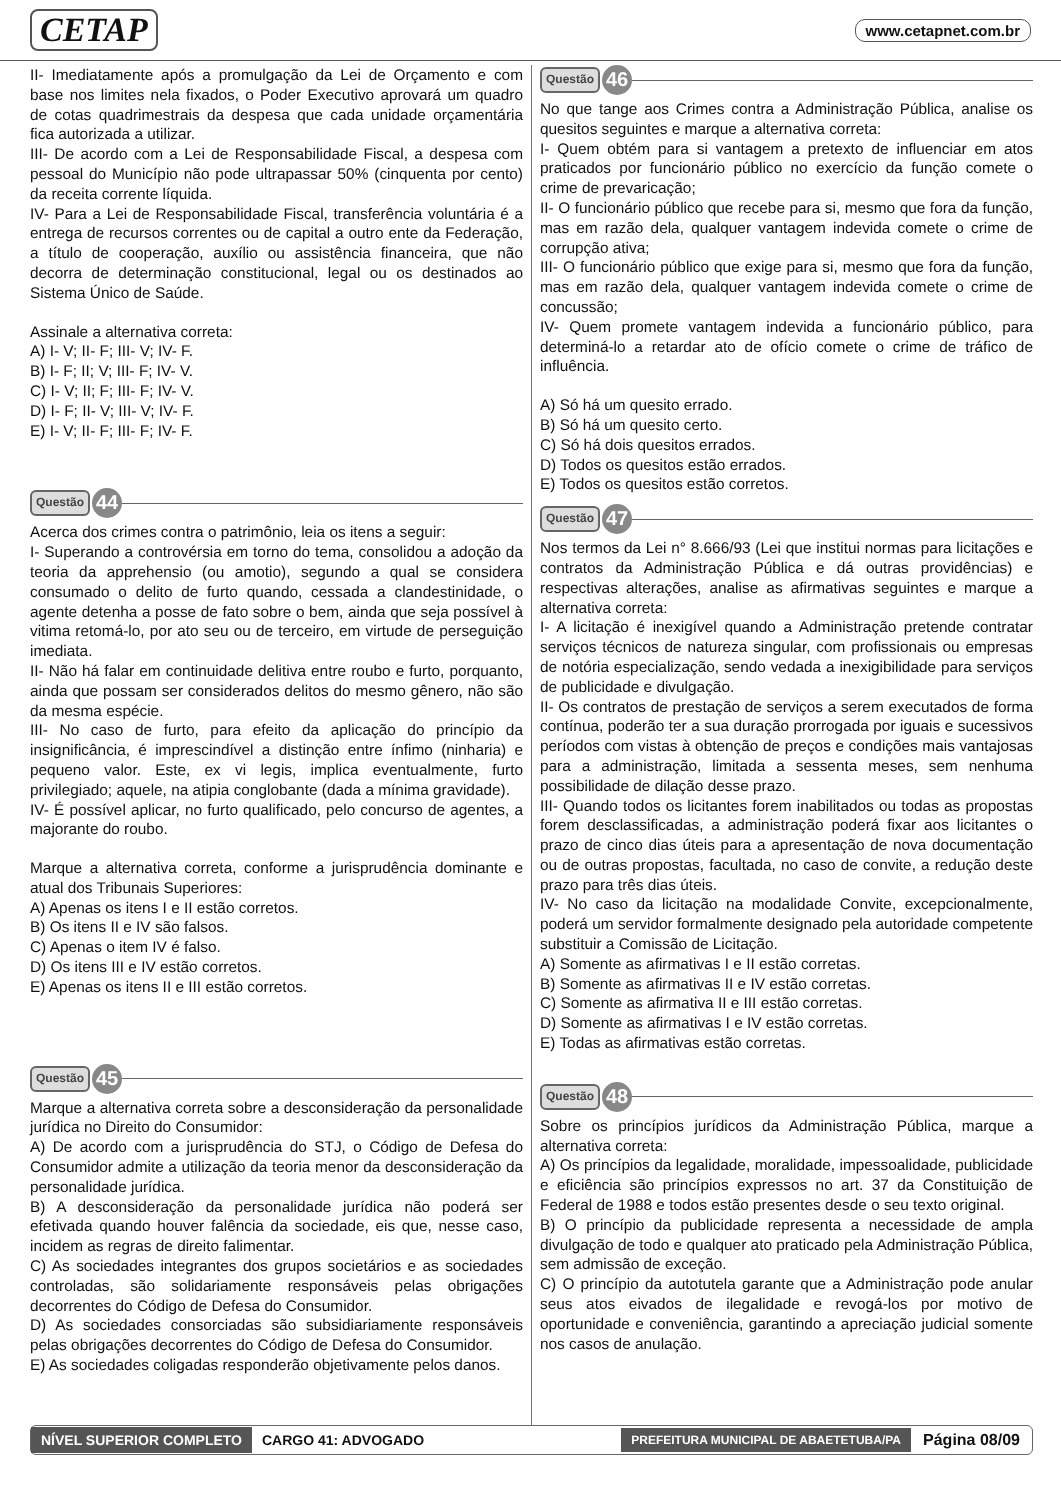CETAP www.cetapnet.com.br
II- Imediatamente após a promulgação da Lei de Orçamento e com base nos limites nela fixados, o Poder Executivo aprovará um quadro de cotas quadrimestrais da despesa que cada unidade orçamentária fica autorizada a utilizar.
III- De acordo com a Lei de Responsabilidade Fiscal, a despesa com pessoal do Município não pode ultrapassar 50% (cinquenta por cento) da receita corrente líquida.
IV- Para a Lei de Responsabilidade Fiscal, transferência voluntária é a entrega de recursos correntes ou de capital a outro ente da Federação, a título de cooperação, auxílio ou assistência financeira, que não decorra de determinação constitucional, legal ou os destinados ao Sistema Único de Saúde.
Assinale a alternativa correta:
A) I- V; II- F; III- V; IV- F.
B) I- F; II; V; III- F; IV- V.
C) I- V; II; F; III- F; IV- V.
D) I- F; II- V; III- V; IV- F.
E) I- V; II- F; III- F; IV- F.
Questão 44
Acerca dos crimes contra o patrimônio, leia os itens a seguir:
I- Superando a controvérsia em torno do tema, consolidou a adoção da teoria da apprehensio (ou amotio), segundo a qual se considera consumado o delito de furto quando, cessada a clandestinidade, o agente detenha a posse de fato sobre o bem, ainda que seja possível à vitima retomá-lo, por ato seu ou de terceiro, em virtude de perseguição imediata.
II- Não há falar em continuidade delitiva entre roubo e furto, porquanto, ainda que possam ser considerados delitos do mesmo gênero, não são da mesma espécie.
III- No caso de furto, para efeito da aplicação do princípio da insignificância, é imprescindível a distinção entre ínfimo (ninharia) e pequeno valor. Este, ex vi legis, implica eventualmente, furto privilegiado; aquele, na atipia conglobante (dada a mínima gravidade).
IV- É possível aplicar, no furto qualificado, pelo concurso de agentes, a majorante do roubo.
Marque a alternativa correta, conforme a jurisprudência dominante e atual dos Tribunais Superiores:
A) Apenas os itens I e II estão corretos.
B) Os itens II e IV são falsos.
C) Apenas o item IV é falso.
D) Os itens III e IV estão corretos.
E) Apenas os itens II e III estão corretos.
Questão 45
Marque a alternativa correta sobre a desconsideração da personalidade jurídica no Direito do Consumidor:
A) De acordo com a jurisprudência do STJ, o Código de Defesa do Consumidor admite a utilização da teoria menor da desconsideração da personalidade jurídica.
B) A desconsideração da personalidade jurídica não poderá ser efetivada quando houver falência da sociedade, eis que, nesse caso, incidem as regras de direito falimentar.
C) As sociedades integrantes dos grupos societários e as sociedades controladas, são solidariamente responsáveis pelas obrigações decorrentes do Código de Defesa do Consumidor.
D) As sociedades consorciadas são subsidiariamente responsáveis pelas obrigações decorrentes do Código de Defesa do Consumidor.
E) As sociedades coligadas responderão objetivamente pelos danos.
Questão 46
No que tange aos Crimes contra a Administração Pública, analise os quesitos seguintes e marque a alternativa correta:
I- Quem obtém para si vantagem a pretexto de influenciar em atos praticados por funcionário público no exercício da função comete o crime de prevaricação;
II- O funcionário público que recebe para si, mesmo que fora da função, mas em razão dela, qualquer vantagem indevida comete o crime de corrupção ativa;
III- O funcionário público que exige para si, mesmo que fora da função, mas em razão dela, qualquer vantagem indevida comete o crime de concussão;
IV- Quem promete vantagem indevida a funcionário público, para determiná-lo a retardar ato de ofício comete o crime de tráfico de influência.
A) Só há um quesito errado.
B) Só há um quesito certo.
C) Só há dois quesitos errados.
D) Todos os quesitos estão errados.
E) Todos os quesitos estão corretos.
Questão 47
Nos termos da Lei n° 8.666/93 (Lei que institui normas para licitações e contratos da Administração Pública e dá outras providências) e respectivas alterações, analise as afirmativas seguintes e marque a alternativa correta:
I- A licitação é inexigível quando a Administração pretende contratar serviços técnicos de natureza singular, com profissionais ou empresas de notória especialização, sendo vedada a inexigibilidade para serviços de publicidade e divulgação.
II- Os contratos de prestação de serviços a serem executados de forma contínua, poderão ter a sua duração prorrogada por iguais e sucessivos períodos com vistas à obtenção de preços e condições mais vantajosas para a administração, limitada a sessenta meses, sem nenhuma possibilidade de dilação desse prazo.
III- Quando todos os licitantes forem inabilitados ou todas as propostas forem desclassificadas, a administração poderá fixar aos licitantes o prazo de cinco dias úteis para a apresentação de nova documentação ou de outras propostas, facultada, no caso de convite, a redução deste prazo para três dias úteis.
IV- No caso da licitação na modalidade Convite, excepcionalmente, poderá um servidor formalmente designado pela autoridade competente substituir a Comissão de Licitação.
A) Somente as afirmativas I e II estão corretas.
B) Somente as afirmativas II e IV estão corretas.
C) Somente as afirmativa II e III estão corretas.
D) Somente as afirmativas I e IV estão corretas.
E) Todas as afirmativas estão corretas.
Questão 48
Sobre os princípios jurídicos da Administração Pública, marque a alternativa correta:
A) Os princípios da legalidade, moralidade, impessoalidade, publicidade e eficiência são princípios expressos no art. 37 da Constituição de Federal de 1988 e todos estão presentes desde o seu texto original.
B) O princípio da publicidade representa a necessidade de ampla divulgação de todo e qualquer ato praticado pela Administração Pública, sem admissão de exceção.
C) O princípio da autotutela garante que a Administração pode anular seus atos eivados de ilegalidade e revogá-los por motivo de oportunidade e conveniência, garantindo a apreciação judicial somente nos casos de anulação.
NÍVEL SUPERIOR COMPLETO CARGO 41: ADVOGADO PREFEITURA MUNICIPAL DE ABAETETUBA/PA Página 08/09